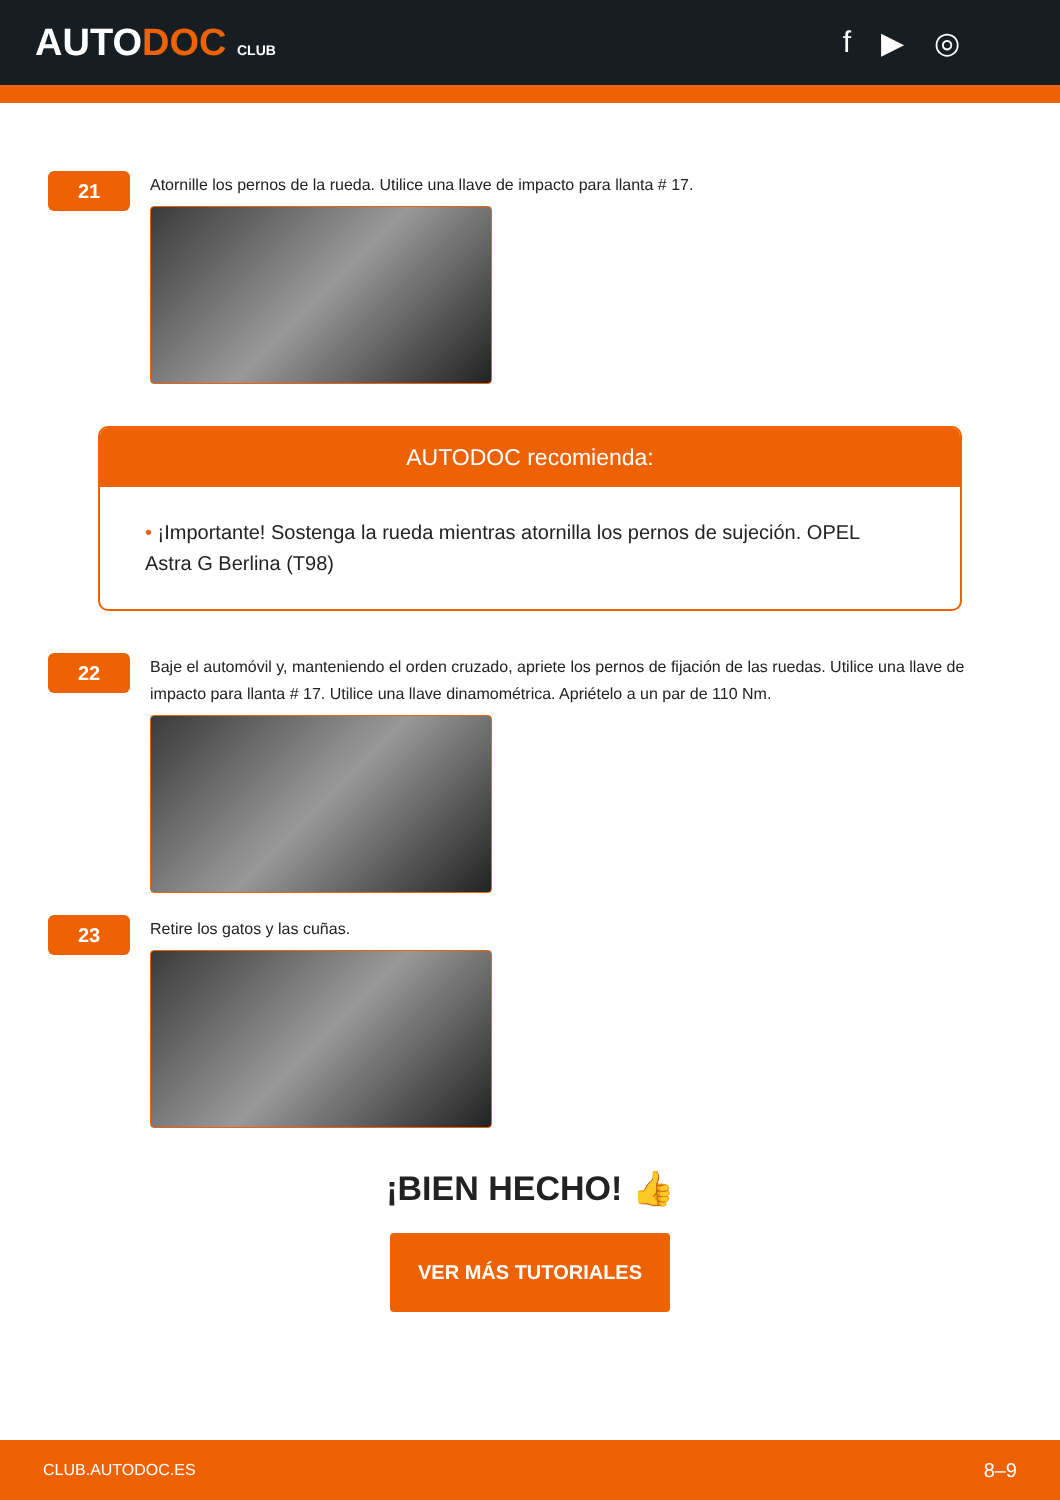AUTODOC CLUB
f ▶ ◎
21
Atornille los pernos de la rueda. Utilice una llave de impacto para llanta # 17.
AUTODOC recomienda:
• ¡Importante! Sostenga la rueda mientras atornilla los pernos de sujeción. OPEL Astra G Berlina (T98)
22
Baje el automóvil y, manteniendo el orden cruzado, apriete los pernos de fijación de las ruedas. Utilice una llave de impacto para llanta # 17. Utilice una llave dinamométrica. Apriételo a un par de 110 Nm.
23
Retire los gatos y las cuñas.
¡BIEN HECHO! 👍
VER MÁS TUTORIALES
CLUB.AUTODOC.ES 8–9